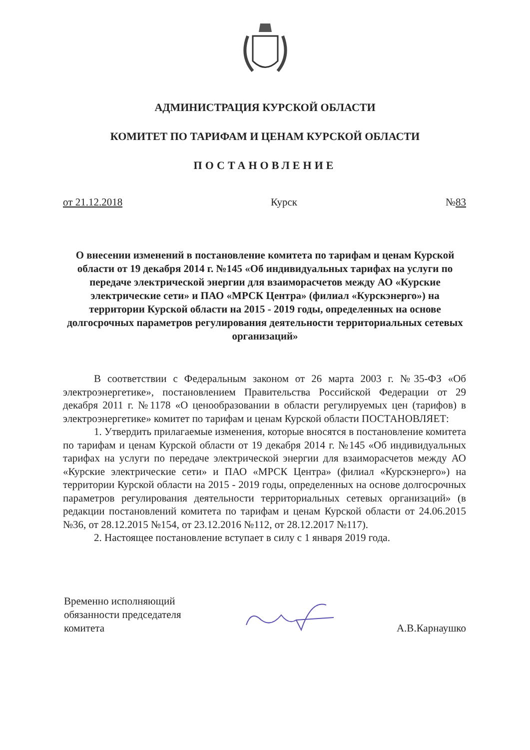АДМИНИСТРАЦИЯ КУРСКОЙ ОБЛАСТИ
КОМИТЕТ ПО ТАРИФАМ И ЦЕНАМ КУРСКОЙ ОБЛАСТИ
ПОСТАНОВЛЕНИЕ
от 21.12.2018 Курск №83
О внесении изменений в постановление комитета по тарифам и ценам Курской области от 19 декабря 2014 г. №145 «Об индивидуальных тарифах на услуги по передаче электрической энергии для взаиморасчетов между АО «Курские электрические сети» и ПАО «МРСК Центра» (филиал «Курскэнерго») на территории Курской области на 2015 - 2019 годы, определенных на основе долгосрочных параметров регулирования деятельности территориальных сетевых организаций»
В соответствии с Федеральным законом от 26 марта 2003 г. №35-ФЗ «Об электроэнергетике», постановлением Правительства Российской Федерации от 29 декабря 2011 г. №1178 «О ценообразовании в области регулируемых цен (тарифов) в электроэнергетике» комитет по тарифам и ценам Курской области ПОСТАНОВЛЯЕТ:
1. Утвердить прилагаемые изменения, которые вносятся в постановление комитета по тарифам и ценам Курской области от 19 декабря 2014 г. №145 «Об индивидуальных тарифах на услуги по передаче электрической энергии для взаиморасчетов между АО «Курские электрические сети» и ПАО «МРСК Центра» (филиал «Курскэнерго») на территории Курской области на 2015 - 2019 годы, определенных на основе долгосрочных параметров регулирования деятельности территориальных сетевых организаций» (в редакции постановлений комитета по тарифам и ценам Курской области от 24.06.2015 №36, от 28.12.2015 №154, от 23.12.2016 №112, от 28.12.2017 №117).
2. Настоящее постановление вступает в силу с 1 января 2019 года.
Временно исполняющий
обязанности председателя
комитета
А.В.Карнаушко